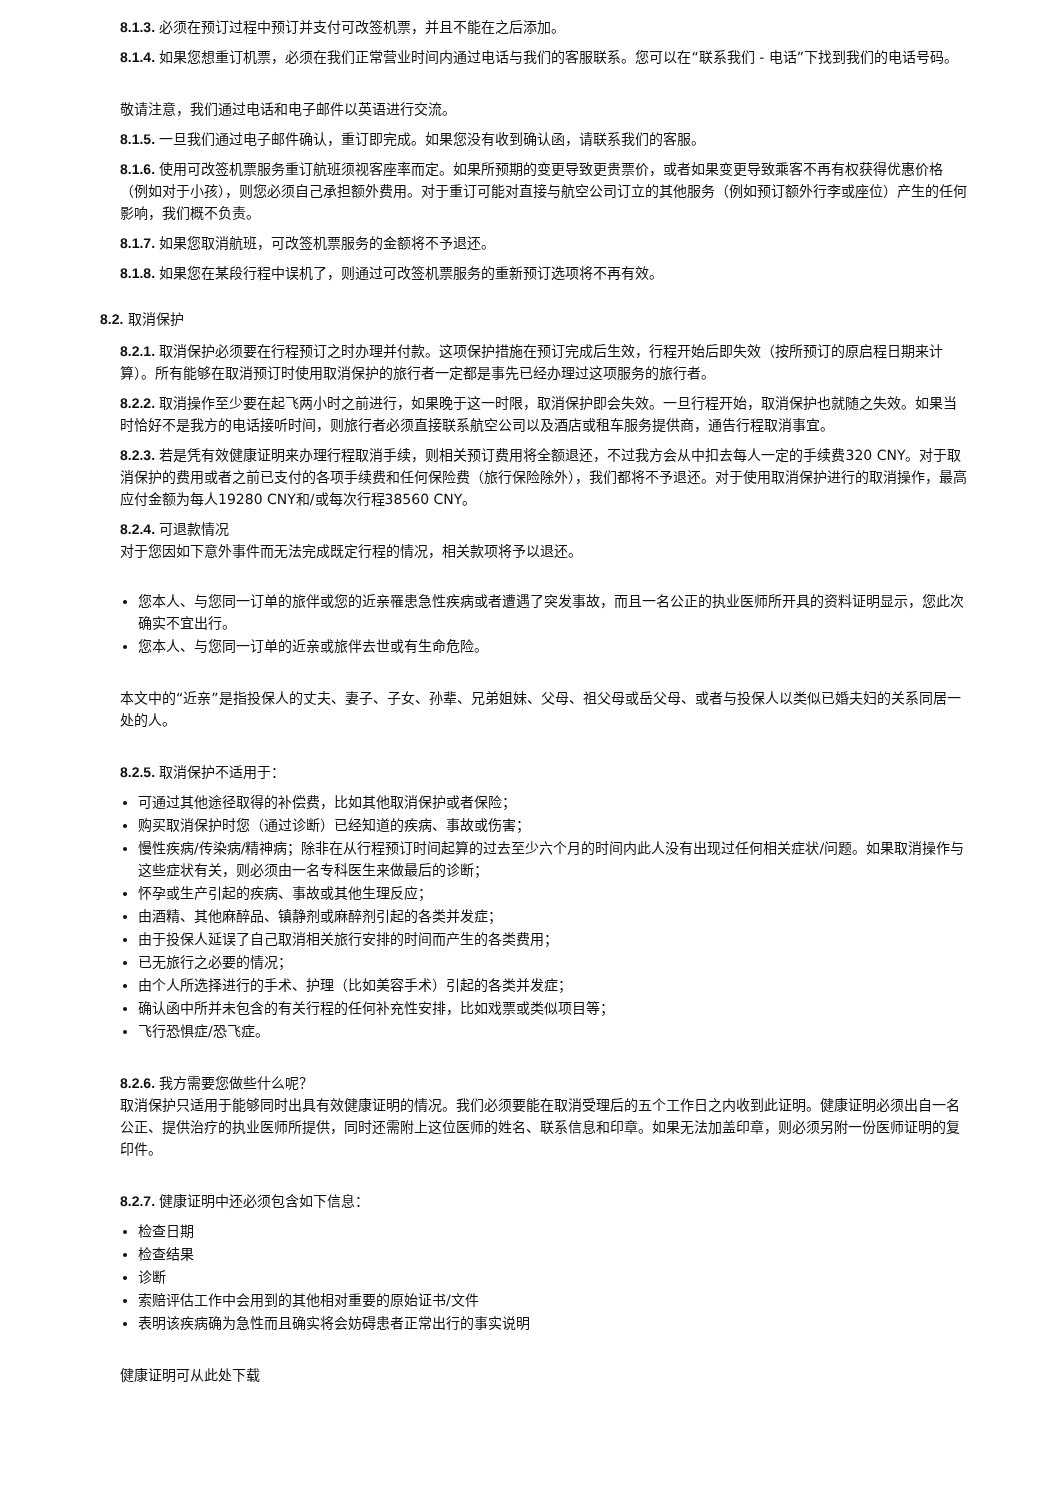8.1.3. 必须在预订过程中预订并支付可改签机票，并且不能在之后添加。
8.1.4. 如果您想重订机票，必须在我们正常营业时间内通过电话与我们的客服联系。您可以在“联系我们 - 电话”下找到我们的电话号码。
敬请注意，我们通过电话和电子邮件以英语进行交流。
8.1.5. 一旦我们通过电子邮件确认，重订即完成。如果您没有收到确认函，请联系我们的客服。
8.1.6. 使用可改签机票服务重订航班须视客座率而定。如果所预期的变更导致更贵票价，或者如果变更导致乘客不再有权获得优惠价格（例如对于小孩），则您必须自己承担额外费用。对于重订可能对直接与航空公司订立的其他服务（例如预订额外行李或座位）产生的任何影响，我们概不负责。
8.1.7. 如果您取消航班，可改签机票服务的金额将不予退还。
8.1.8. 如果您在某段行程中误机了，则通过可改签机票服务的重新预订选项将不再有效。
8.2. 取消保护
8.2.1. 取消保护必须要在行程预订之时办理并付款。这项保护措施在预订完成后生效，行程开始后即失效（按所预订的原启程日期来计算）。所有能够在取消预订时使用取消保护的旅行者一定都是事先已经办理过这项服务的旅行者。
8.2.2. 取消操作至少要在起飞两小时之前进行，如果晚于这一时限，取消保护即会失效。一旦行程开始，取消保护也就随之失效。如果当时恰好不是我方的电话接听时间，则旅行者必须直接联系航空公司以及酒店或租车服务提供商，通告行程取消事宜。
8.2.3. 若是凭有效健康证明来办理行程取消手续，则相关预订费用将全额退还，不过我方会从中扣去每人一定的手续费320 CNY。对于取消保护的费用或者之前已支付的各项手续费和任何保险费（旅行保险除外），我们都将不予退还。对于使用取消保护进行的取消操作，最高应付金额为每人19280 CNY和/或每次行程38560 CNY。
8.2.4. 可退款情况
对于您因如下意外事件而无法完成既定行程的情况，相关款项将予以退还。
您本人、与您同一订单的旅伴或您的近亲罹患急性疾病或者遭遇了突发事故，而且一名公正的执业医师所开具的资料证明显示，您此次确实不宜出行。
您本人、与您同一订单的近亲或旅伴去世或有生命危险。
本文中的“近亲”是指投保人的丈夫、妻子、子女、孙辈、兄弟姐妹、父母、祖父母或岳父母、或者与投保人以类似已婚夫妇的关系同居一处的人。
8.2.5. 取消保护不适用于：
可通过其他途径取得的补偿费，比如其他取消保护或者保险；
购买取消保护时您（通过诊断）已经知道的疾病、事故或伤害；
慢性疾病/传染病/精神病；除非在从行程预订时间起算的过去至少六个月的时间内此人没有出现过任何相关症状/问题。如果取消操作与这些症状有关，则必须由一名专科医生来做最后的诊断；
怀孕或生产引起的疾病、事故或其他生理反应；
由酒精、其他麻醉品、镇静剂或麻醉剂引起的各类并发症；
由于投保人延误了自己取消相关旅行安排的时间而产生的各类费用；
已无旅行之必要的情况；
由个人所选择进行的手术、护理（比如美容手术）引起的各类并发症；
确认函中所并未包含的有关行程的任何补充性安排，比如戏票或类似项目等；
飞行恐惧症/恐飞症。
8.2.6. 我方需要您做些什么呢？
取消保护只适用于能够同时出具有效健康证明的情况。我们必须要能在取消受理后的五个工作日之内收到此证明。健康证明必须出自一名公正、提供治疗的执业医师所提供，同时还需附上这位医师的姓名、联系信息和印章。如果无法加盖印章，则必须另附一份医师证明的复印件。
8.2.7. 健康证明中还必须包含如下信息：
检查日期
检查结果
诊断
索赔评估工作中会用到的其他相对重要的原始证书/文件
表明该疾病确为急性而且确实将会妨碍患者正常出行的事实说明
健康证明可从此处下载